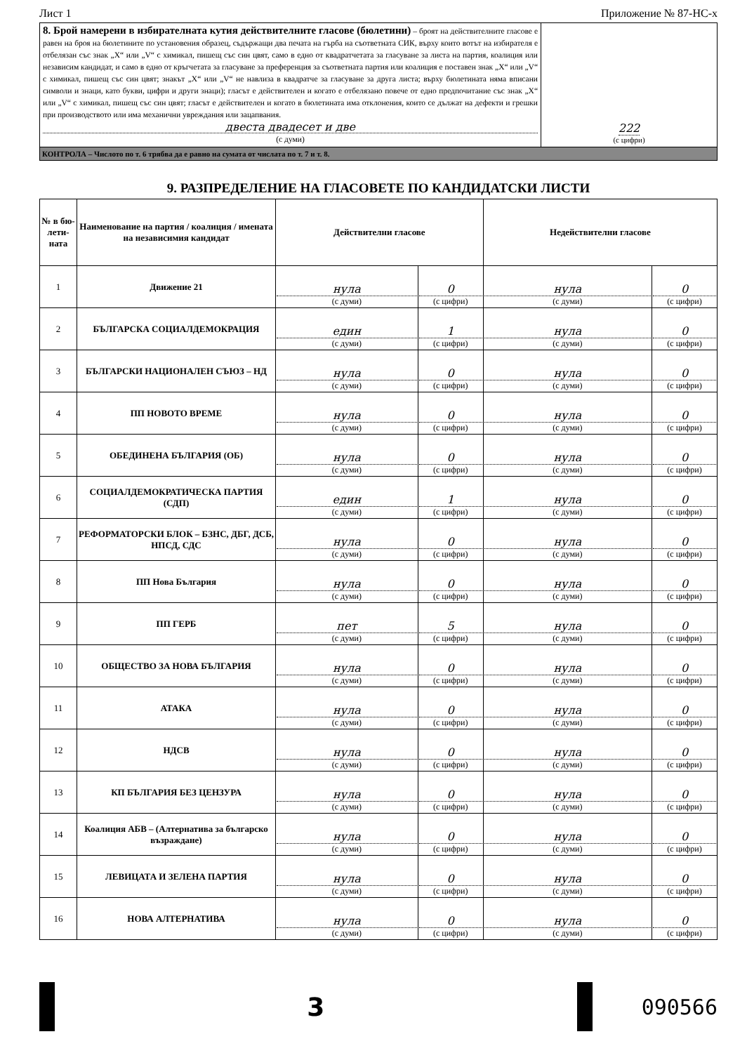Лист 1 Приложение № 87-НС-х
8. Брой намерени в избирателната кутия действителните гласове (бюлетини) – броят на действителните гласове е равен на броя на бюлетините по установения образец, съдържащи два печата на гърба на съответната СИК, върху които вотът на избирателя е отбелязан със знак „Х“ или „V“ с химикал, пишещ със син цвят, само в едно от квадратчетата за гласуване за листа на партия, коалиция или независим кандидат, и само в едно от кръгчетата за гласуване за преференция за съответната партия или коалиция е поставен знак „Х“ или „V“ с химикал, пишещ със син цвят; знакът „Х“ или „V“ не навлиза в квадратче за гласуване за друга листа; върху бюлетината няма вписани символи и знаци, като букви, цифри и други знаци); гласът е действителен и когато е отбелязано повече от едно предпочитание със знак „Х“ или „V“ с химикал, пишещ със син цвят; гласът е действителен и когато в бюлетината има отклонения, които се дължат на дефекти и грешки при производството или има механични увреждания или зацапвания.
двеста двадесет и две
(с думи)
222
(с цифри)
КОНТРОЛА – Числото по т. 6 трябва да е равно на сумата от числата по т. 7 и т. 8.
9. РАЗПРЕДЕЛЕНИЕ НА ГЛАСОВЕТЕ ПО КАНДИДАТСКИ ЛИСТИ
| № в бю-лети-ната | Наименование на партия / коалиция / имената на независимия кандидат | Действителни гласове | | Недействителни гласове | |
| --- | --- | --- | --- | --- | --- |
| 1 | Движение 21 | нула (с думи) | 0 (с цифри) | нула (с думи) | 0 (с цифри) |
| 2 | БЪЛГАРСКА СОЦИАЛДЕМОКРАЦИЯ | един (с думи) | 1 (с цифри) | нула (с думи) | 0 (с цифри) |
| 3 | БЪЛГАРСКИ НАЦИОНАЛЕН СЪЮЗ – НД | нула (с думи) | 0 (с цифри) | нула (с думи) | 0 (с цифри) |
| 4 | ПП НОВОТО ВРЕМЕ | нула (с думи) | 0 (с цифри) | нула (с думи) | 0 (с цифри) |
| 5 | ОБЕДИНЕНА БЪЛГАРИЯ (ОБ) | нула (с думи) | 0 (с цифри) | нула (с думи) | 0 (с цифри) |
| 6 | СОЦИАЛДЕМОКРАТИЧЕСКА ПАРТИЯ (СДП) | един (с думи) | 1 (с цифри) | нула (с думи) | 0 (с цифри) |
| 7 | РЕФОРМАТОРСКИ БЛОК – БЗНС, ДБГ, ДСБ, НПСД, СДС | нула (с думи) | 0 (с цифри) | нула (с думи) | 0 (с цифри) |
| 8 | ПП Нова България | нула (с думи) | 0 (с цифри) | нула (с думи) | 0 (с цифри) |
| 9 | ПП ГЕРБ | пет (с думи) | 5 (с цифри) | нула (с думи) | 0 (с цифри) |
| 10 | ОБЩЕСТВО ЗА НОВА БЪЛГАРИЯ | нула (с думи) | 0 (с цифри) | нула (с думи) | 0 (с цифри) |
| 11 | АТАКА | нула (с думи) | 0 (с цифри) | нула (с думи) | 0 (с цифри) |
| 12 | НДСВ | нула (с думи) | 0 (с цифри) | нула (с думи) | 0 (с цифри) |
| 13 | КП БЪЛГАРИЯ БЕЗ ЦЕНЗУРА | нула (с думи) | 0 (с цифри) | нула (с думи) | 0 (с цифри) |
| 14 | Коалиция АБВ – (Алтернатива за българско възраждане) | нула (с думи) | 0 (с цифри) | нула (с думи) | 0 (с цифри) |
| 15 | ЛЕВИЦАТА И ЗЕЛЕНА ПАРТИЯ | нула (с думи) | 0 (с цифри) | нула (с думи) | 0 (с цифри) |
| 16 | НОВА АЛТЕРНАТИВА | нула (с думи) | 0 (с цифри) | нула (с думи) | 0 (с цифри) |
3 090566